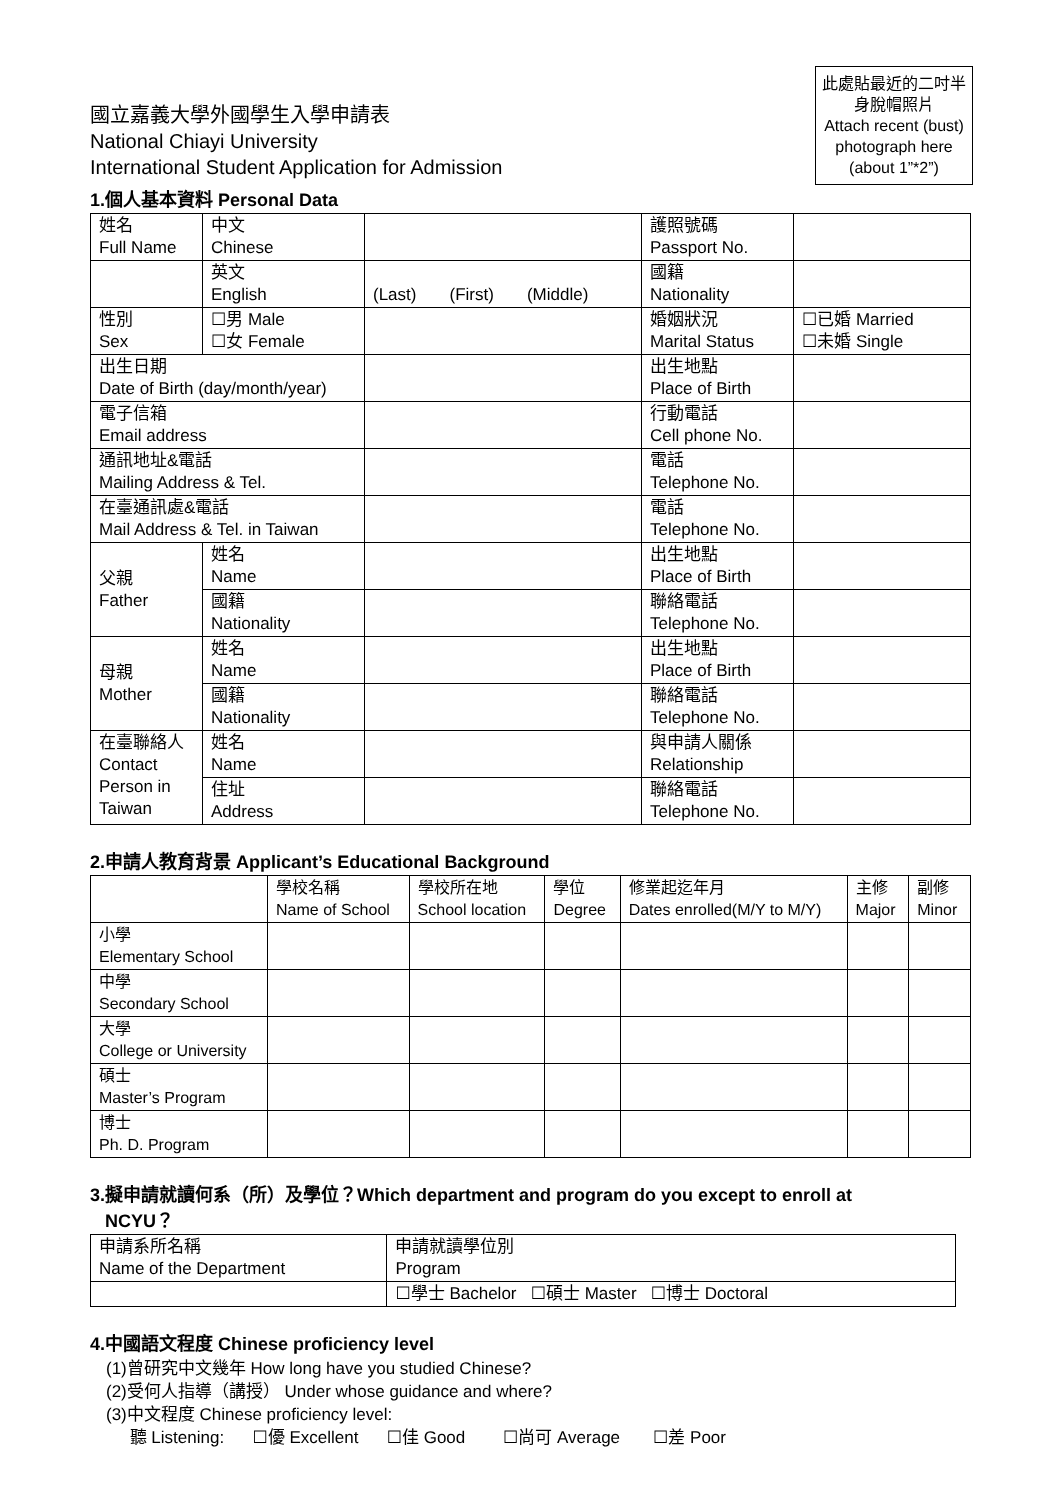國立嘉義大學外國學生入學申請表
National Chiayi University
International Student Application for Admission
此處貼最近的二吋半身脫帽照片
Attach recent (bust) photograph here (about 1”*2”)
1.個人基本資料 Personal Data
| 姓名 Full Name | 中文 Chinese | | 護照號碼 Passport No. | |
| | 英文 English | (Last) (First) (Middle) | 國籍 Nationality | |
| 性別 Sex | ☐男 Male ☐女 Female | | 婚姻狀況 Marital Status | ☐已婚 Married ☐未婚 Single |
| 出生日期 Date of Birth (day/month/year) | | | 出生地點 Place of Birth | |
| 電子信箱 Email address | | | 行動電話 Cell phone No. | |
| 通訊地址&電話 Mailing Address & Tel. | | | 電話 Telephone No. | |
| 在臺通訊處&電話 Mail Address & Tel. in Taiwan | | | 電話 Telephone No. | |
| 父親 Father | 姓名 Name | | 出生地點 Place of Birth | |
| | 國籍 Nationality | | 聯絡電話 Telephone No. | |
| 母親 Mother | 姓名 Name | | 出生地點 Place of Birth | |
| | 國籍 Nationality | | 聯絡電話 Telephone No. | |
| 在臺聯絡人 Contact Person in Taiwan | 姓名 Name | | 與申請人關係 Relationship | |
| | 住址 Address | | 聯絡電話 Telephone No. | |
2.申請人教育背景 Applicant’s Educational Background
| | 學校名稱 Name of School | 學校所在地 School location | 學位 Degree | 修業起迄年月 Dates enrolled(M/Y to M/Y) | 主修 Major | 副修 Minor |
| 小學 Elementary School | | | | | | |
| 中學 Secondary School | | | | | | |
| 大學 College or University | | | | | | |
| 碩士 Master’s Program | | | | | | |
| 博士 Ph. D. Program | | | | | | |
3.擬申請就讀何系（所）及學位？Which department and program do you except to enroll at
NCYU？
| 申請系所名稱 Name of the Department | 申請就讀學位別 Program |
| | ☐學士 Bachelor ☐碩士 Master ☐博士 Doctoral |
4.中國語文程度 Chinese proficiency level
(1)曾研究中文幾年 How long have you studied Chinese?
(2)受何人指導（講授） Under whose guidance and where?
(3)中文程度 Chinese proficiency level:
聽 Listening: ☐優 Excellent ☐佳 Good ☐尚可 Average ☐差 Poor